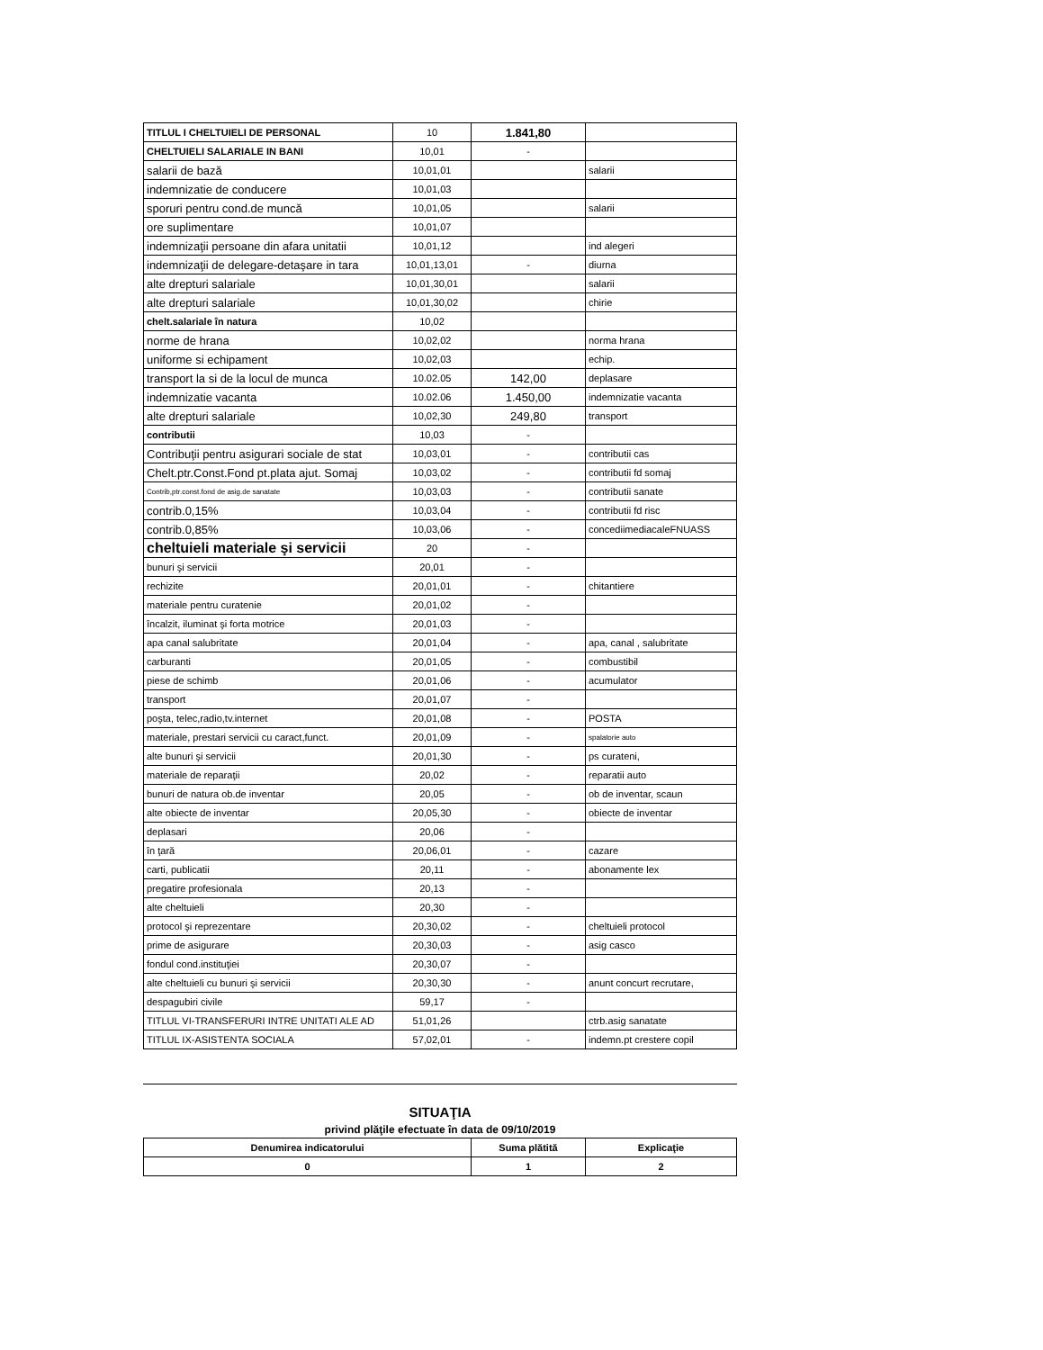| TITLUL I CHELTUIELI DE PERSONAL | 10 | 1.841,80 | |
| CHELTUIELI SALARIALE IN BANI | 10,01 | - | |
| salarii de bază | 10,01,01 | | salarii |
| indemnizatie de conducere | 10,01,03 | | |
| sporuri pentru cond.de muncă | 10,01,05 | | salarii |
| ore suplimentare | 10,01,07 | | |
| indemnizaţii persoane din afara unitatii | 10,01,12 | | ind alegeri |
| indemnizaţii de delegare-detaşare in tara | 10,01,13,01 | - | diurna |
| alte drepturi salariale | 10,01,30,01 | | salarii |
| alte drepturi salariale | 10,01,30,02 | | chirie |
| chelt.salariale în natura | 10,02 | | |
| norme de hrana | 10,02,02 | | norma hrana |
| uniforme si echipament | 10,02,03 | | echip. |
| transport la si de la locul de munca | 10.02.05 | 142,00 | deplasare |
| indemnizatie vacanta | 10.02.06 | 1.450,00 | indemnizatie vacanta |
| alte drepturi salariale | 10,02,30 | 249,80 | transport |
| contributii | 10,03 | - | |
| Contribuţii pentru asigurari sociale de stat | 10,03,01 | - | contributii cas |
| Chelt.ptr.Const.Fond pt.plata ajut. Somaj | 10,03,02 | - | contributii fd somaj |
| Contrib,ptr.const.fond de asig.de sanatate | 10,03,03 | - | contributii sanate |
| contrib.0,15% | 10,03,04 | - | contributii fd risc |
| contrib.0,85% | 10,03,06 | - | concediimediacaleFNUASS |
| cheltuieli materiale şi servicii | 20 | - | |
| bunuri şi servicii | 20,01 | - | |
| rechizite | 20,01,01 | - | chitantiere |
| materiale pentru curatenie | 20,01,02 | - | |
| încalzit, iluminat şi forta motrice | 20,01,03 | - | |
| apa canal salubritate | 20,01,04 | - | apa, canal , salubritate |
| carburanti | 20,01,05 | - | combustibil |
| piese de schimb | 20,01,06 | - | acumulator |
| transport | 20,01,07 | - | |
| poşta, telec,radio,tv.internet | 20,01,08 | - | POSTA |
| materiale, prestari servicii cu caract,funct. | 20,01,09 | - | spalatorie auto |
| alte bunuri şi servicii | 20,01,30 | - | ps curateni, |
| materiale de reparaţii | 20,02 | - | reparatii auto |
| bunuri de natura ob.de inventar | 20,05 | - | ob de inventar, scaun |
| alte obiecte de inventar | 20,05,30 | - | obiecte de inventar |
| deplasari | 20,06 | - | |
| în ţară | 20,06,01 | - | cazare |
| carti, publicatii | 20,11 | - | abonamente lex |
| pregatire profesionala | 20,13 | - | |
| alte cheltuieli | 20,30 | - | |
| protocol şi reprezentare | 20,30,02 | - | cheltuieli protocol |
| prime de asigurare | 20,30,03 | - | asig casco |
| fondul cond.instituţiei | 20,30,07 | - | |
| alte cheltuieli cu bunuri şi servicii | 20,30,30 | - | anunt concurt recrutare, |
| despagubiri civile | 59,17 | - | |
| TITLUL VI-TRANSFERURI INTRE UNITATI ALE AD | 51,01,26 | | ctrb.asig sanatate |
| TITLUL IX-ASISTENTA SOCIALA | 57,02,01 | - | indemn.pt crestere copil |
SITUAŢIA
privind plăţile efectuate în data de 09/10/2019
| Denumirea indicatorului | Suma plătită | Explicaţie |
| --- | --- | --- |
| 0 | 1 | 2 |